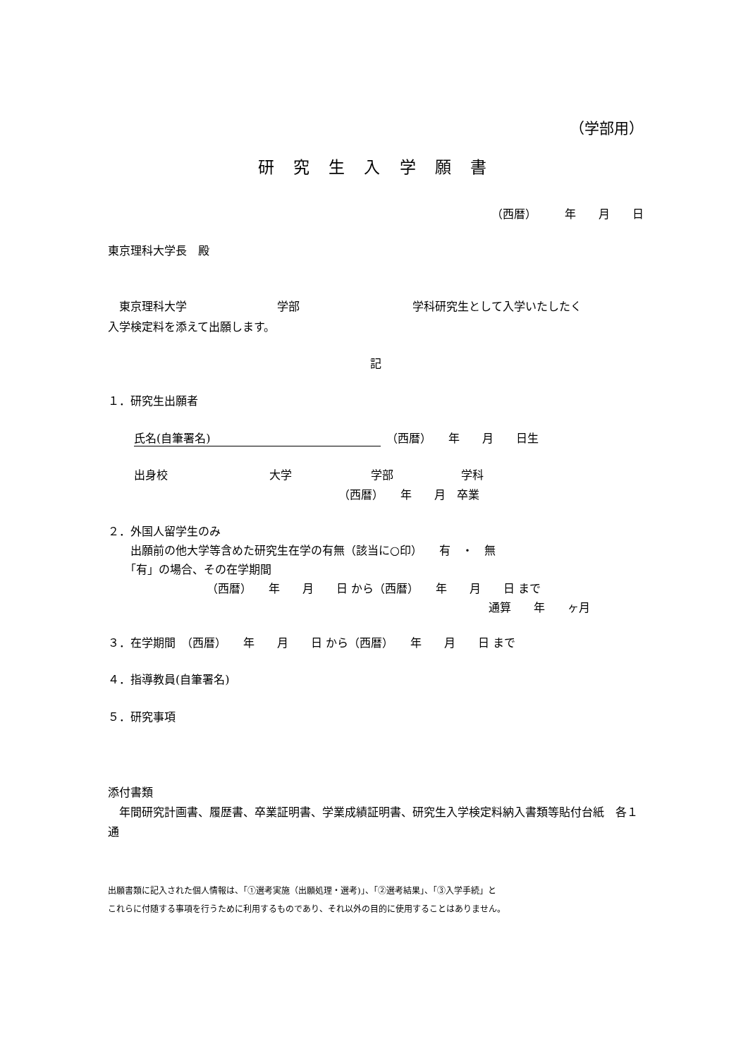（学部用）
研 究 生 入 学 願 書
（西暦）　　　年　　月　　日
東京理科大学長　殿
　東京理科大学　　　　　　　　学部　　　　　　　　　　学科研究生として入学いたしたく
入学検定料を添えて出願します。
記
１．研究生出願者
氏名(自筆署名)　（西暦）　　年　　月　　日生
出身校　　　　　　　　　大学　　　　　　　学部　　　　　　学科
（西暦）　　年　　月　卒業
２．外国人留学生のみ
　　出願前の他大学等含めた研究生在学の有無（該当に○印）　　有　・　無
　　「有」の場合、その在学期間
（西暦）　　年　　月　　日 から（西暦）　　年　　月　　日 まで
通算　　年　　ヶ月
３．在学期間　（西暦）　　年　　月　　日 から（西暦）　　年　　月　　日 まで
４．指導教員(自筆署名)
５．研究事項
添付書類
　年間研究計画書、履歴書、卒業証明書、学業成績証明書、研究生入学検定料納入書類等貼付台紙　各１通
出願書類に記入された個人情報は、「①選考実施（出願処理・選考)」、「②選考結果」、「③入学手続」と
これらに付随する事項を行うために利用するものであり、それ以外の目的に使用することはありません。